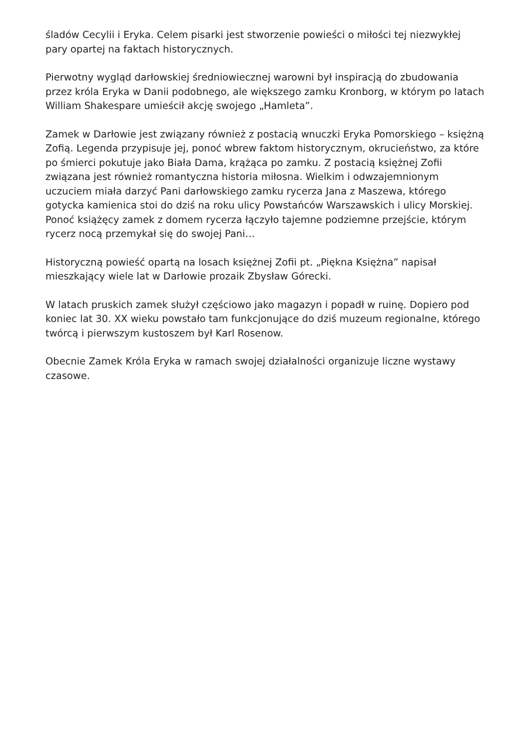śladów Cecylii i Eryka. Celem pisarki jest stworzenie powieści o miłości tej niezwykłej pary opartej na faktach historycznych.
Pierwotny wygląd darłowskiej średniowiecznej warowni był inspiracją do zbudowania przez króla Eryka w Danii podobnego, ale większego zamku Kronborg, w którym po latach William Shakespare umieścił akcję swojego „Hamleta”.
Zamek w Darłowie jest związany również z postacią wnuczki Eryka Pomorskiego – księżną Zofią. Legenda przypisuje jej, ponoć wbrew faktom historycznym, okrucieństwo, za które po śmierci pokutuje jako Biała Dama, krążąca po zamku. Z postacią księżnej Zofii związana jest również romantyczna historia miłosna. Wielkim i odwzajemnionym uczuciem miała darzyć Pani darłowskiego zamku rycerza Jana z Maszewa, którego gotycka kamienica stoi do dziś na roku ulicy Powstańców Warszawskich i ulicy Morskiej. Ponoć książęcy zamek z domem rycerza łączyło tajemne podziemne przejście, którym rycerz nocą przemykał się do swojej Pani…
Historyczną powieść opartą na losach księżnej Zofii pt. „Piękna Księżna” napisał mieszkający wiele lat w Darłowie prozaik Zbysław Górecki.
W latach pruskich zamek służył częściowo jako magazyn i popadł w ruinę. Dopiero pod koniec lat 30. XX wieku powstało tam funkcjonujące do dziś muzeum regionalne, którego twórcą i pierwszym kustoszem był Karl Rosenow.
Obecnie Zamek Króla Eryka w ramach swojej działalności organizuje liczne wystawy czasowe.